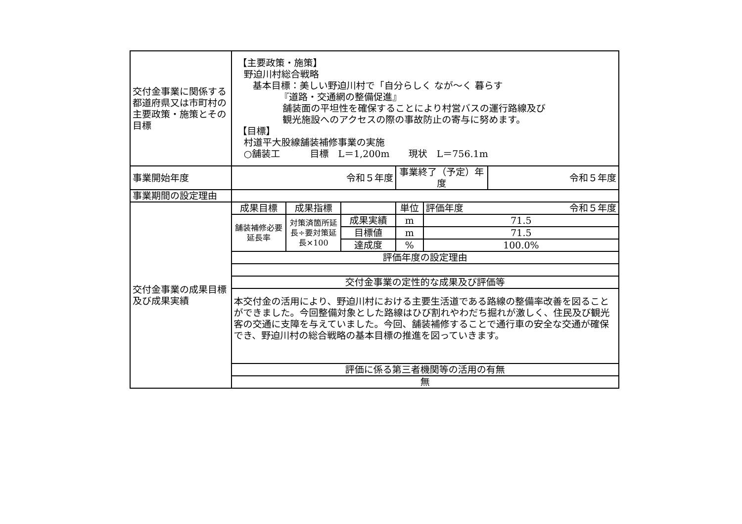| 交付金事業に関係する都道府県又は市町村の主要政策・施策とその目標 | 【主要政策・施策】 野迫川村総合戦略 基本目標：美しい野迫川村で「自分らしく なが～く 暮らす 『道路・交通網の整備促進』 舗装面の平坦性を確保することにより村営バスの運行路線及び 観光施設へのアクセスの際の事故防止の寄与に努めます。 【目標】 村道平大股線舗装補修事業の実施 ○舗装工 目標 L＝1,200m 現状 L＝756.1m | | | | | |
| 事業開始年度 | 令和５年度 | | | 事業終了（予定）年度 | | 令和５年度 |
| 事業期間の設定理由 | | | | | | |
| 交付金事業の成果目標及び成果実績 | 成果目標 | 成果指標 | | 単位 | 評価年度 令和５年度 | |
| | 舗装補修必要延長率 | 対策済箇所延長÷要対策延長×100 | 成果実績 | m | 71.5 | |
| | | | 目標値 | m | 71.5 | |
| | | | 達成度 | % | 100.0% | |
| | 評価年度の設定理由 | | | | | |
| | 交付金事業の定性的な成果及び評価等 | | | | | |
| | 本交付金の活用により、野迫川村における主要生活道である路線の整備率改善を図ることができました。今回整備対象とした路線はひび割れやわだち掘れが激しく、住民及び観光客の交通に支障を与えていました。今回、舗装補修することで通行車の安全な交通が確保でき、野迫川村の総合戦略の基本目標の推進を図っていきます。 | | | | | |
| | 評価に係る第三者機関等の活用の有無 | | | | | |
| | 無 | | | | | |